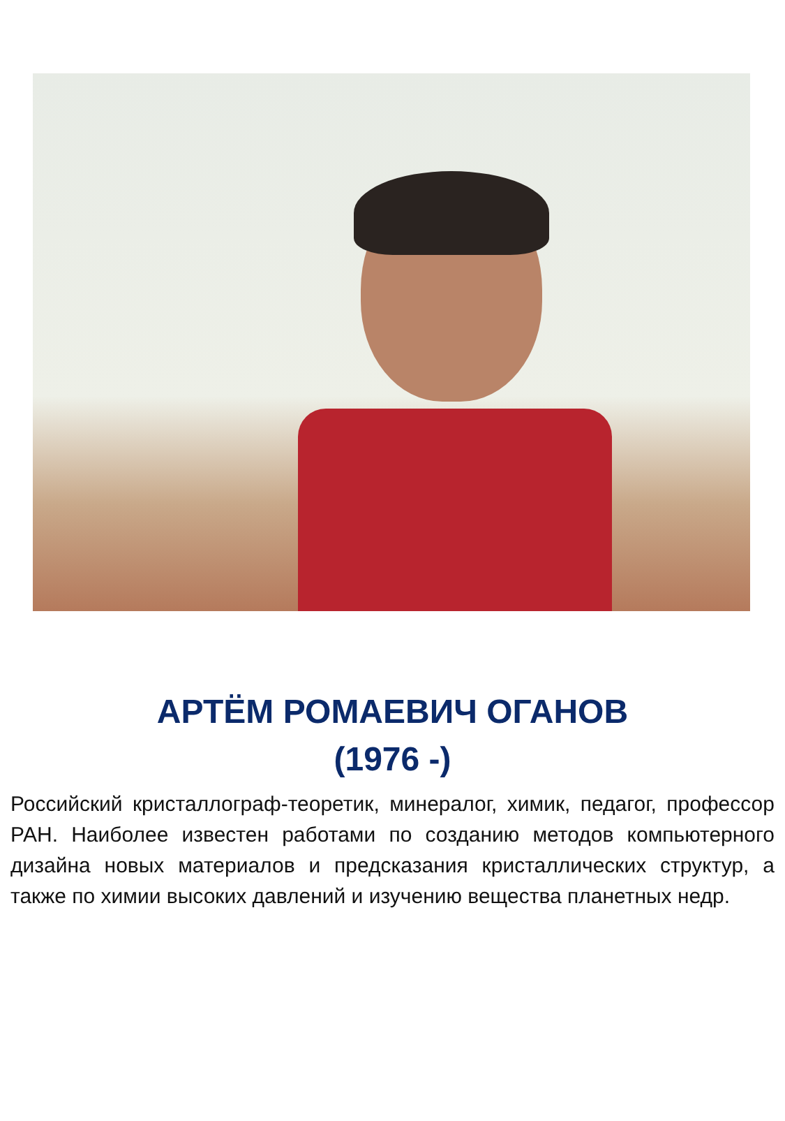АРТЁМ РОМАЕВИЧ ОГАНОВ
(1976 -)
Российский кристаллограф-теоретик, минералог, химик, педагог, профессор РАН. Наиболее известен работами по созданию методов компьютерного дизайна новых материалов и предсказания кристаллических структур, а также по химии высоких давлений и изучению вещества планетных недр.